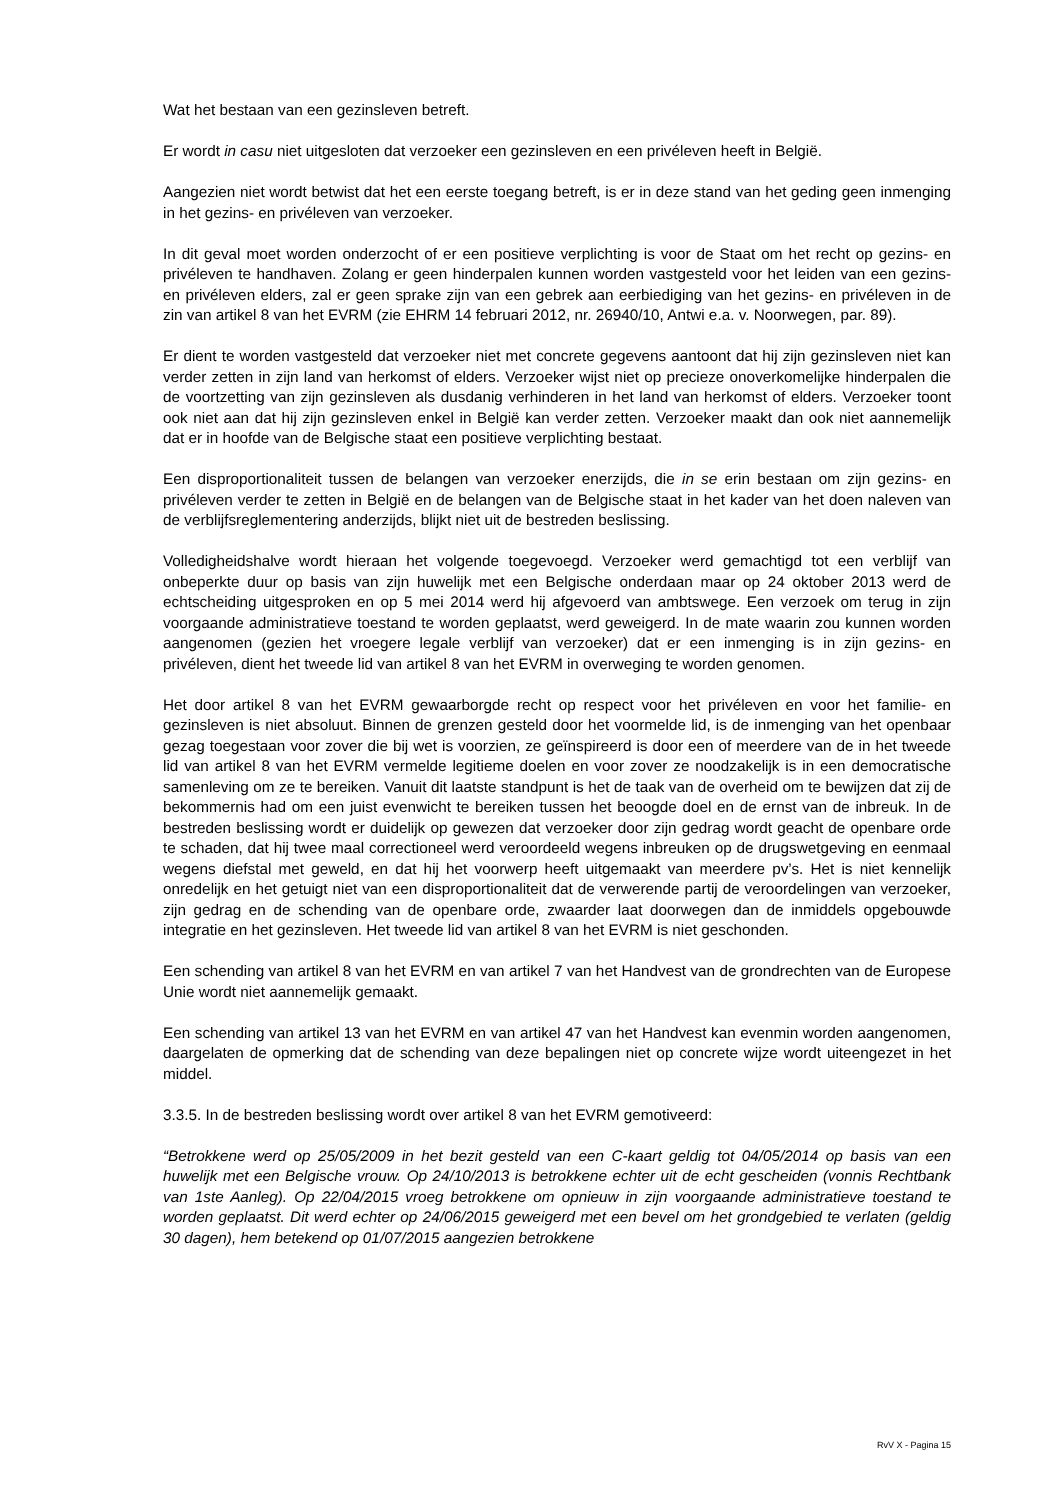Wat het bestaan van een gezinsleven betreft.
Er wordt in casu niet uitgesloten dat verzoeker een gezinsleven en een privéleven heeft in België.
Aangezien niet wordt betwist dat het een eerste toegang betreft, is er in deze stand van het geding geen inmenging in het gezins- en privéleven van verzoeker.
In dit geval moet worden onderzocht of er een positieve verplichting is voor de Staat om het recht op gezins- en privéleven te handhaven. Zolang er geen hinderpalen kunnen worden vastgesteld voor het leiden van een gezins- en privéleven elders, zal er geen sprake zijn van een gebrek aan eerbiediging van het gezins- en privéleven in de zin van artikel 8 van het EVRM (zie EHRM 14 februari 2012, nr. 26940/10, Antwi e.a. v. Noorwegen, par. 89).
Er dient te worden vastgesteld dat verzoeker niet met concrete gegevens aantoont dat hij zijn gezinsleven niet kan verder zetten in zijn land van herkomst of elders. Verzoeker wijst niet op precieze onoverkomelijke hinderpalen die de voortzetting van zijn gezinsleven als dusdanig verhinderen in het land van herkomst of elders. Verzoeker toont ook niet aan dat hij zijn gezinsleven enkel in België kan verder zetten. Verzoeker maakt dan ook niet aannemelijk dat er in hoofde van de Belgische staat een positieve verplichting bestaat.
Een disproportionaliteit tussen de belangen van verzoeker enerzijds, die in se erin bestaan om zijn gezins- en privéleven verder te zetten in België en de belangen van de Belgische staat in het kader van het doen naleven van de verblijfsreglementering anderzijds, blijkt niet uit de bestreden beslissing.
Volledigheidshalve wordt hieraan het volgende toegevoegd. Verzoeker werd gemachtigd tot een verblijf van onbeperkte duur op basis van zijn huwelijk met een Belgische onderdaan maar op 24 oktober 2013 werd de echtscheiding uitgesproken en op 5 mei 2014 werd hij afgevoerd van ambtswege. Een verzoek om terug in zijn voorgaande administratieve toestand te worden geplaatst, werd geweigerd. In de mate waarin zou kunnen worden aangenomen (gezien het vroegere legale verblijf van verzoeker) dat er een inmenging is in zijn gezins- en privéleven, dient het tweede lid van artikel 8 van het EVRM in overweging te worden genomen.
Het door artikel 8 van het EVRM gewaarborgde recht op respect voor het privéleven en voor het familie- en gezinsleven is niet absoluut. Binnen de grenzen gesteld door het voormelde lid, is de inmenging van het openbaar gezag toegestaan voor zover die bij wet is voorzien, ze geïnspireerd is door een of meerdere van de in het tweede lid van artikel 8 van het EVRM vermelde legitieme doelen en voor zover ze noodzakelijk is in een democratische samenleving om ze te bereiken. Vanuit dit laatste standpunt is het de taak van de overheid om te bewijzen dat zij de bekommernis had om een juist evenwicht te bereiken tussen het beoogde doel en de ernst van de inbreuk. In de bestreden beslissing wordt er duidelijk op gewezen dat verzoeker door zijn gedrag wordt geacht de openbare orde te schaden, dat hij twee maal correctioneel werd veroordeeld wegens inbreuken op de drugswetgeving en eenmaal wegens diefstal met geweld, en dat hij het voorwerp heeft uitgemaakt van meerdere pv’s. Het is niet kennelijk onredelijk en het getuigt niet van een disproportionaliteit dat de verwerende partij de veroordelingen van verzoeker, zijn gedrag en de schending van de openbare orde, zwaarder laat doorwegen dan de inmiddels opgebouwde integratie en het gezinsleven. Het tweede lid van artikel 8 van het EVRM is niet geschonden.
Een schending van artikel 8 van het EVRM en van artikel 7 van het Handvest van de grondrechten van de Europese Unie wordt niet aannemelijk gemaakt.
Een schending van artikel 13 van het EVRM en van artikel 47 van het Handvest kan evenmin worden aangenomen, daargelaten de opmerking dat de schending van deze bepalingen niet op concrete wijze wordt uiteengezet in het middel.
3.3.5. In de bestreden beslissing wordt over artikel 8 van het EVRM gemotiveerd:
“Betrokkene werd op 25/05/2009 in het bezit gesteld van een C-kaart geldig tot 04/05/2014 op basis van een huwelijk met een Belgische vrouw. Op 24/10/2013 is betrokkene echter uit de echt gescheiden (vonnis Rechtbank van 1ste Aanleg). Op 22/04/2015 vroeg betrokkene om opnieuw in zijn voorgaande administratieve toestand te worden geplaatst. Dit werd echter op 24/06/2015 geweigerd met een bevel om het grondgebied te verlaten (geldig 30 dagen), hem betekend op 01/07/2015 aangezien betrokkene
RvV X - Pagina 15